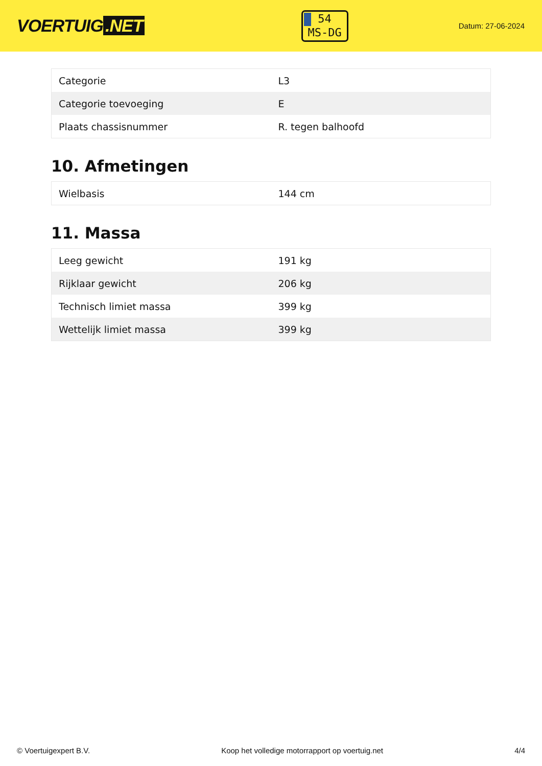VOERTUIG.NET
54
MS-DG
Datum: 27-06-2024
| Categorie | L3 |
| Categorie toevoeging | E |
| Plaats chassisnummer | R. tegen balhoofd |
10. Afmetingen
| Wielbasis | 144 cm |
11. Massa
| Leeg gewicht | 191 kg |
| Rijklaar gewicht | 206 kg |
| Technisch limiet massa | 399 kg |
| Wettelijk limiet massa | 399 kg |
© Voertuigexpert B.V. Koop het volledige motorrapport op voertuig.net 4/4